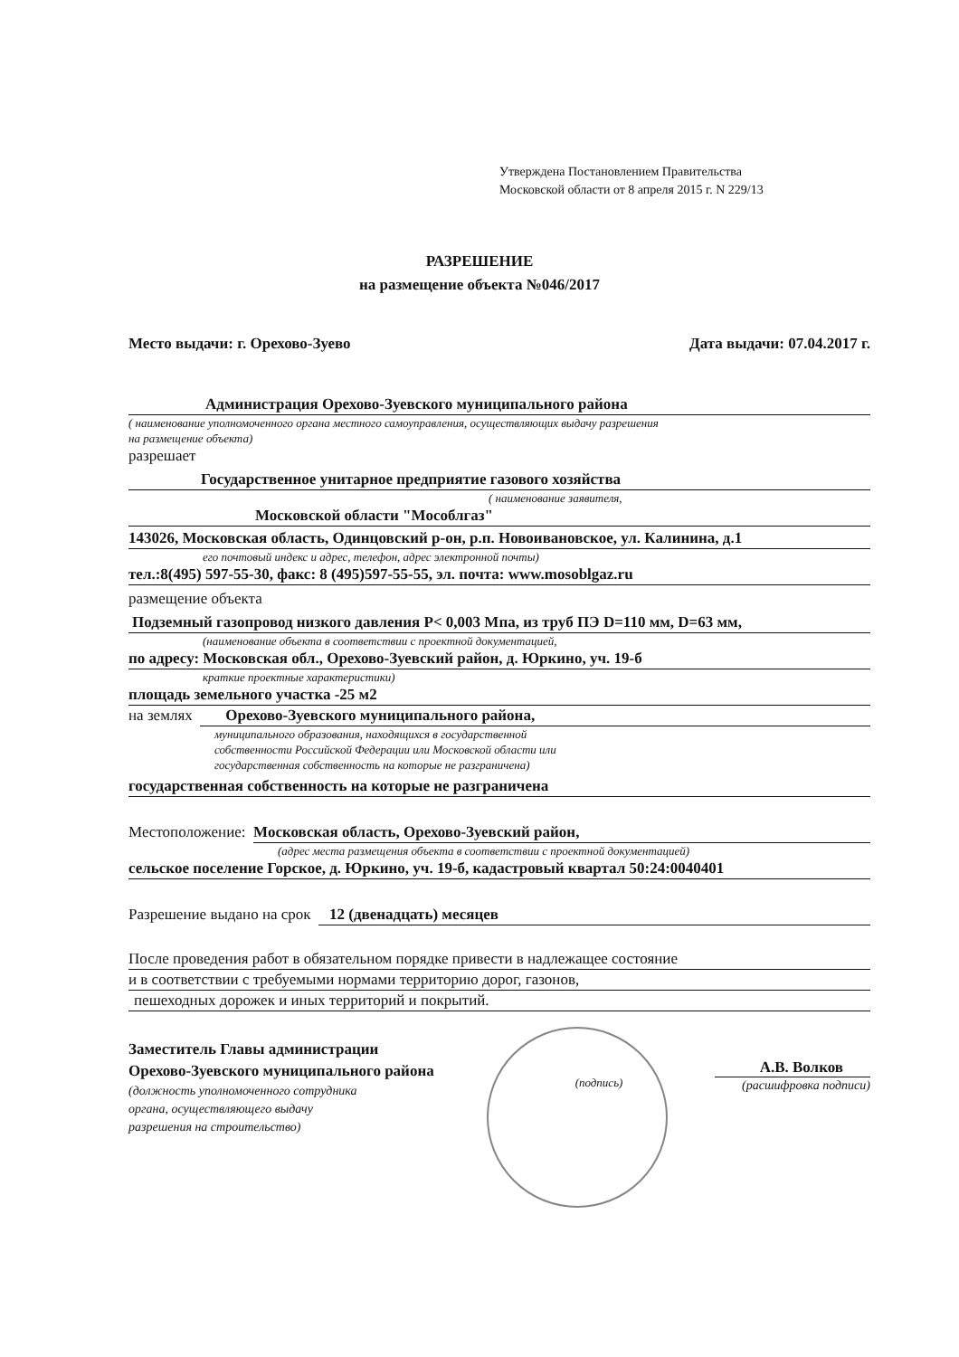Утверждена Постановлением Правительства
Московской области от 8 апреля 2015 г. N 229/13
РАЗРЕШЕНИЕ
на размещение объекта №046/2017
Место выдачи: г. Орехово-Зуево Дата выдачи: 07.04.2017 г.
Администрация Орехово-Зуевского муниципального района
( наименование уполномоченного органа местного самоуправления, осуществляющих выдачу разрешения
на размещение объекта)
разрешает
Государственное унитарное предприятие газового хозяйства
( наименование заявителя,
Московской области "Мособлгаз"
143026, Московская область, Одинцовский р-он, р.п. Новоивановское, ул. Калинина, д.1
его почтовый индекс и адрес, телефон, адрес электронной почты)
тел.:8(495) 597-55-30, факс: 8 (495)597-55-55, эл. почта: www.mosoblgaz.ru
размещение объекта
Подземный газопровод низкого давления Р< 0,003 Мпа, из труб ПЭ D=110 мм, D=63 мм,
(наименование объекта в соответствии с проектной документацией,
по адресу: Московская обл., Орехово-Зуевский район, д. Юркино, уч. 19-б
краткие проектные характеристики)
площадь земельного участка -25 м2
на землях Орехово-Зуевского муниципального района,
муниципального образования, находящихся в государственной
собственности Российской Федерации или Московской области или
государственная собственность на которые не разграничена)
государственная собственность на которые не разграничена
Местоположение: Московская область, Орехово-Зуевский район,
(адрес места размещения объекта в соответствии с проектной документацией)
сельское поселение Горское, д. Юркино, уч. 19-б, кадастровый квартал 50:24:0040401
Разрешение выдано на срок 12 (двенадцать) месяцев
После проведения работ в обязательном порядке привести в надлежащее состояние
и в соответствии с требуемыми нормами территорию дорог, газонов,
пешеходных дорожек и иных территорий и покрытий.
Заместитель Главы администрации
Орехово-Зуевского муниципального района
(должность уполномоченного сотрудника
органа, осуществляющего выдачу
разрешения на строительство)
(подпись)
А.В. Волков
(расшифровка подписи)